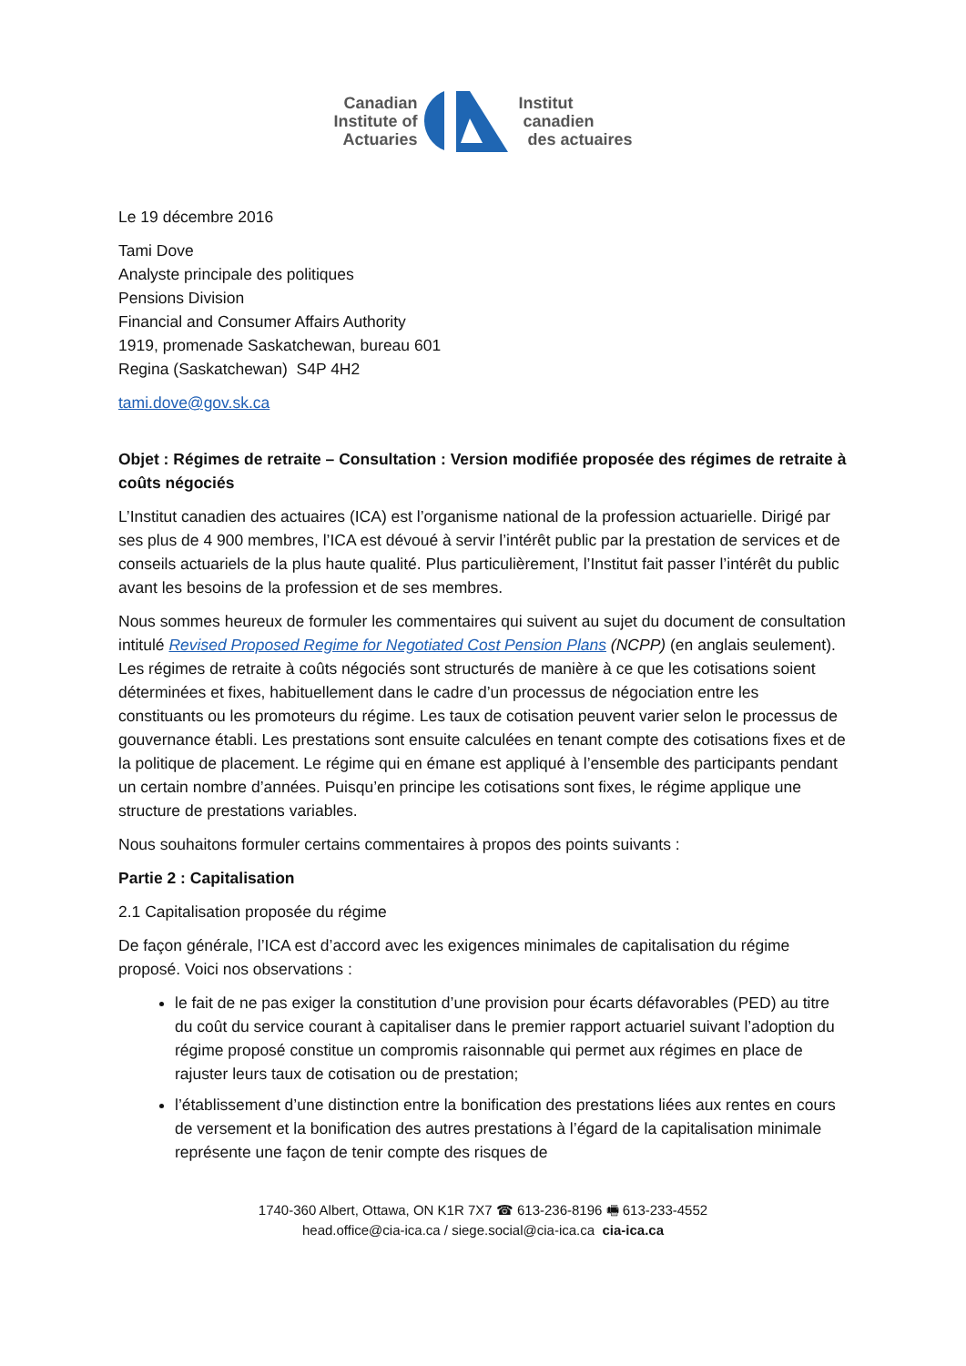Canadian
Institute of
Actuaries
Institut
canadien
des actuaires
Le 19 décembre 2016
Tami Dove
Analyste principale des politiques
Pensions Division
Financial and Consumer Affairs Authority
1919, promenade Saskatchewan, bureau 601
Regina (Saskatchewan) S4P 4H2
tami.dove@gov.sk.ca
Objet : Régimes de retraite – Consultation : Version modifiée proposée des régimes de retraite à coûts négociés
L’Institut canadien des actuaires (ICA) est l’organisme national de la profession actuarielle. Dirigé par ses plus de 4 900 membres, l’ICA est dévoué à servir l’intérêt public par la prestation de services et de conseils actuariels de la plus haute qualité. Plus particulièrement, l’Institut fait passer l’intérêt du public avant les besoins de la profession et de ses membres.
Nous sommes heureux de formuler les commentaires qui suivent au sujet du document de consultation intitulé Revised Proposed Regime for Negotiated Cost Pension Plans (NCPP) (en anglais seulement). Les régimes de retraite à coûts négociés sont structurés de manière à ce que les cotisations soient déterminées et fixes, habituellement dans le cadre d’un processus de négociation entre les constituants ou les promoteurs du régime. Les taux de cotisation peuvent varier selon le processus de gouvernance établi. Les prestations sont ensuite calculées en tenant compte des cotisations fixes et de la politique de placement. Le régime qui en émane est appliqué à l’ensemble des participants pendant un certain nombre d’années. Puisqu’en principe les cotisations sont fixes, le régime applique une structure de prestations variables.
Nous souhaitons formuler certains commentaires à propos des points suivants :
Partie 2 : Capitalisation
2.1 Capitalisation proposée du régime
De façon générale, l’ICA est d’accord avec les exigences minimales de capitalisation du régime proposé. Voici nos observations :
le fait de ne pas exiger la constitution d’une provision pour écarts défavorables (PED) au titre du coût du service courant à capitaliser dans le premier rapport actuariel suivant l’adoption du régime proposé constitue un compromis raisonnable qui permet aux régimes en place de rajuster leurs taux de cotisation ou de prestation;
l’établissement d’une distinction entre la bonification des prestations liées aux rentes en cours de versement et la bonification des autres prestations à l’égard de la capitalisation minimale représente une façon de tenir compte des risques de
1740-360 Albert, Ottawa, ON K1R 7X7 ☎ 613-236-8196 🖷 613-233-4552
head.office@cia-ica.ca / siege.social@cia-ica.ca cia-ica.ca